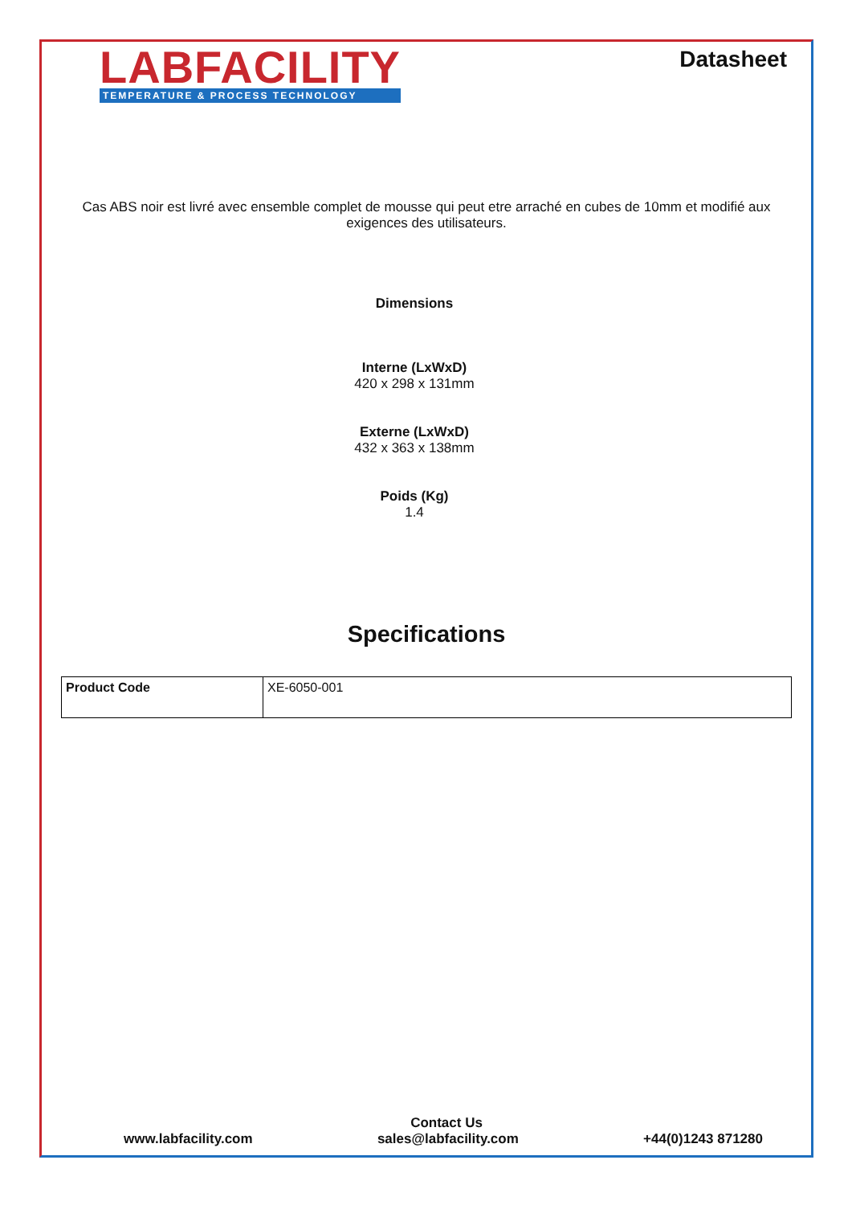LABFACILITY
TEMPERATURE & PROCESS TECHNOLOGY
Datasheet
Cas ABS noir est livré avec ensemble complet de mousse qui peut etre arraché en cubes de 10mm et modifié aux exigences des utilisateurs.
Dimensions
Interne (LxWxD)
420 x 298 x 131mm
Externe (LxWxD)
432 x 363 x 138mm
Poids (Kg)
1.4
Specifications
| Product Code | XE-6050-001 |
Contact Us
www.labfacility.com sales@labfacility.com +44(0)1243 871280